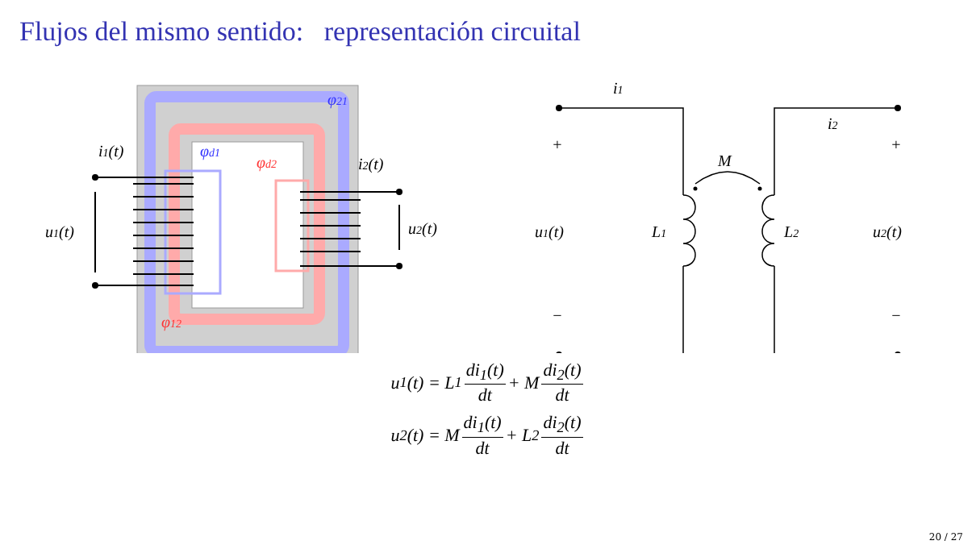Flujos del mismo sentido: representación circuital
φ21
φd1
φd2
φ12
i1(t)
i2(t)
u1(t)
u2(t)
i1
i2
+
+
−
−
M
u1(t)
L1
L2
u2(t)
u<sub>1</sub>(t) = L<sub>1</sub> di<sub>1</sub>(t) dt + M di<sub>2</sub>(t) dt
u<sub>2</sub>(t) = M di<sub>1</sub>(t) dt + L<sub>2</sub> di<sub>2</sub>(t) dt
20 / 27